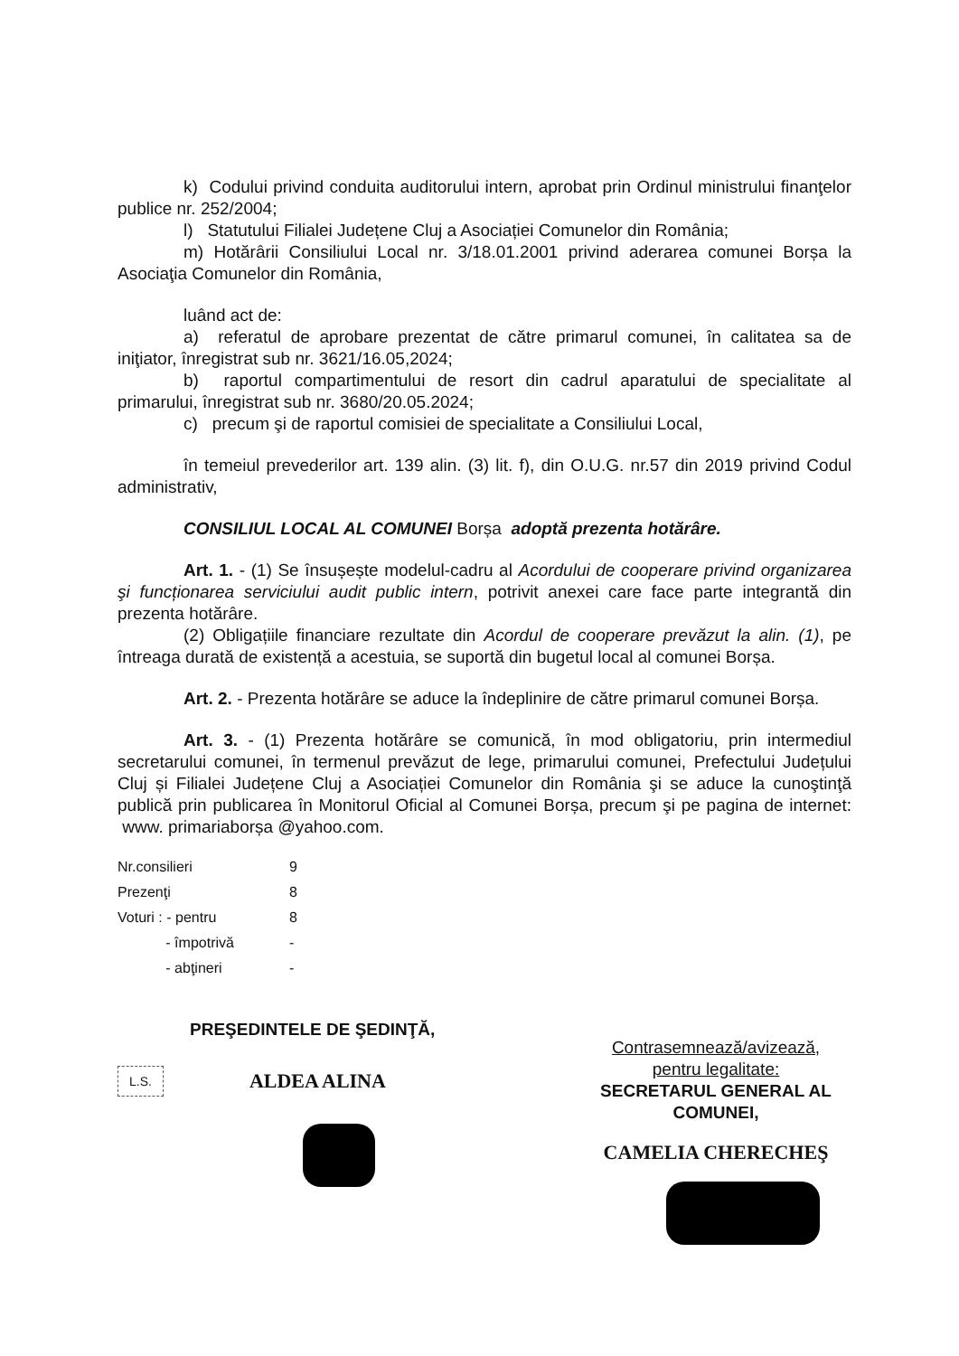k) Codului privind conduita auditorului intern, aprobat prin Ordinul ministrului finanţelor publice nr. 252/2004;
l) Statutului Filialei Județene Cluj a Asociației Comunelor din România;
m) Hotărârii Consiliului Local nr. 3/18.01.2001 privind aderarea comunei Borșa la Asociaţia Comunelor din România,
luând act de:
a) referatul de aprobare prezentat de către primarul comunei, în calitatea sa de iniţiator, înregistrat sub nr. 3621/16.05,2024;
b) raportul compartimentului de resort din cadrul aparatului de specialitate al primarului, înregistrat sub nr. 3680/20.05.2024;
c) precum şi de raportul comisiei de specialitate a Consiliului Local,
în temeiul prevederilor art. 139 alin. (3) lit. f), din O.U.G. nr.57 din 2019 privind Codul administrativ,
CONSILIUL LOCAL AL COMUNEI Borșa adoptă prezenta hotărâre.
Art. 1. - (1) Se însușește modelul-cadru al Acordului de cooperare privind organizarea şi funcționarea serviciului audit public intern, potrivit anexei care face parte integrantă din prezenta hotărâre.
(2) Obligațiile financiare rezultate din Acordul de cooperare prevăzut la alin. (1), pe întreaga durată de existență a acestuia, se suportă din bugetul local al comunei Borșa.
Art. 2. - Prezenta hotărâre se aduce la îndeplinire de către primarul comunei Borșa.
Art. 3. - (1) Prezenta hotărâre se comunică, în mod obligatoriu, prin intermediul secretarului comunei, în termenul prevăzut de lege, primarului comunei, Prefectului Județului Cluj și Filialei Județene Cluj a Asociației Comunelor din România şi se aduce la cunoştinţă publică prin publicarea în Monitorul Oficial al Comunei Borșa, precum şi pe pagina de internet: www. primariaborșa @yahoo.com.
| Nr.consilieri | 9 |
| Prezenţi | 8 |
| Voturi : - pentru | 8 |
| - împotrivă | - |
| - abţineri | - |
PREŞEDINTELE DE ŞEDINŢĂ,
L.S. ALDEA ALINA
Contrasemnează/avizează,
pentru legalitate:
SECRETARUL GENERAL AL COMUNEI,
CAMELIA CHERECHEŞ